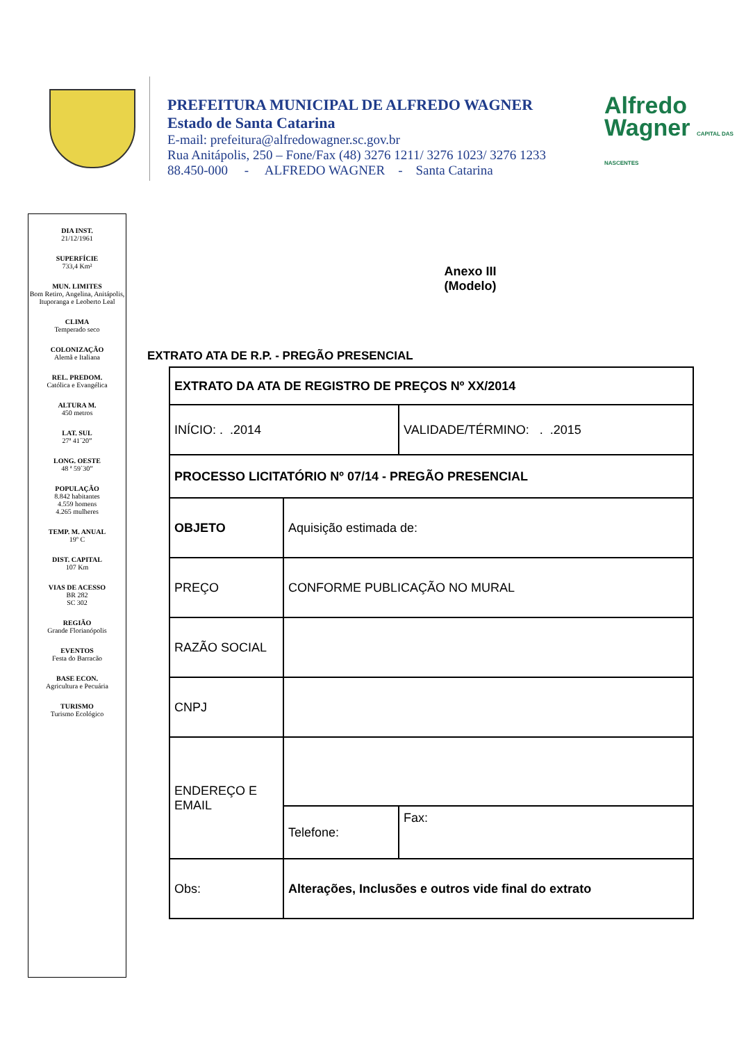PREFEITURA MUNICIPAL DE ALFREDO WAGNER
Estado de Santa Catarina
E-mail: prefeitura@alfredowagner.sc.gov.br
Rua Anitápolis, 250 – Fone/Fax (48) 3276 1211/ 3276 1023/ 3276 1233
88.450-000 - ALFREDO WAGNER - Santa Catarina
Alfredo
Wagner CAPITAL DAS NASCENTES
DIA INST.
21/12/1961
SUPERFÍCIE
733,4 Km²
MUN. LIMITES
Bom Retiro, Angelina, Anitápolis, Ituporanga e Leoberto Leal
CLIMA
Temperado seco
COLONIZAÇÃO
Alemã e Italiana
REL. PREDOM.
Católica e Evangélica
ALTURA M.
450 metros
LAT. SUL
27ª 41´20”
LONG. OESTE
48 ª 59`30”
POPULAÇÃO
8.842 habitantes
4.559 homens
4.265 mulheres
TEMP. M. ANUAL
19º C
DIST. CAPITAL
107 Km
VIAS DE ACESSO
BR 282
SC 302
REGIÃO
Grande Florianópolis
EVENTOS
Festa do Barracão
BASE ECON.
Agricultura e Pecuária
TURISMO
Turismo Ecológico
Anexo III
(Modelo)
EXTRATO ATA DE R.P. - PREGÃO PRESENCIAL
| EXTRATO DA ATA DE REGISTRO DE PREÇOS Nº XX/2014 | | |
| INÍCIO: . .2014 | | VALIDADE/TÉRMINO: . .2015 |
| PROCESSO LICITATÓRIO Nº 07/14 - PREGÃO PRESENCIAL | | |
| OBJETO | Aquisição estimada de: | |
| PREÇO | CONFORME PUBLICAÇÃO NO MURAL | |
| RAZÃO SOCIAL | | |
| CNPJ | | |
| ENDEREÇO E EMAIL | | |
| | Telefone: | Fax: |
| Obs: | Alterações, Inclusões e outros vide final do extrato | |